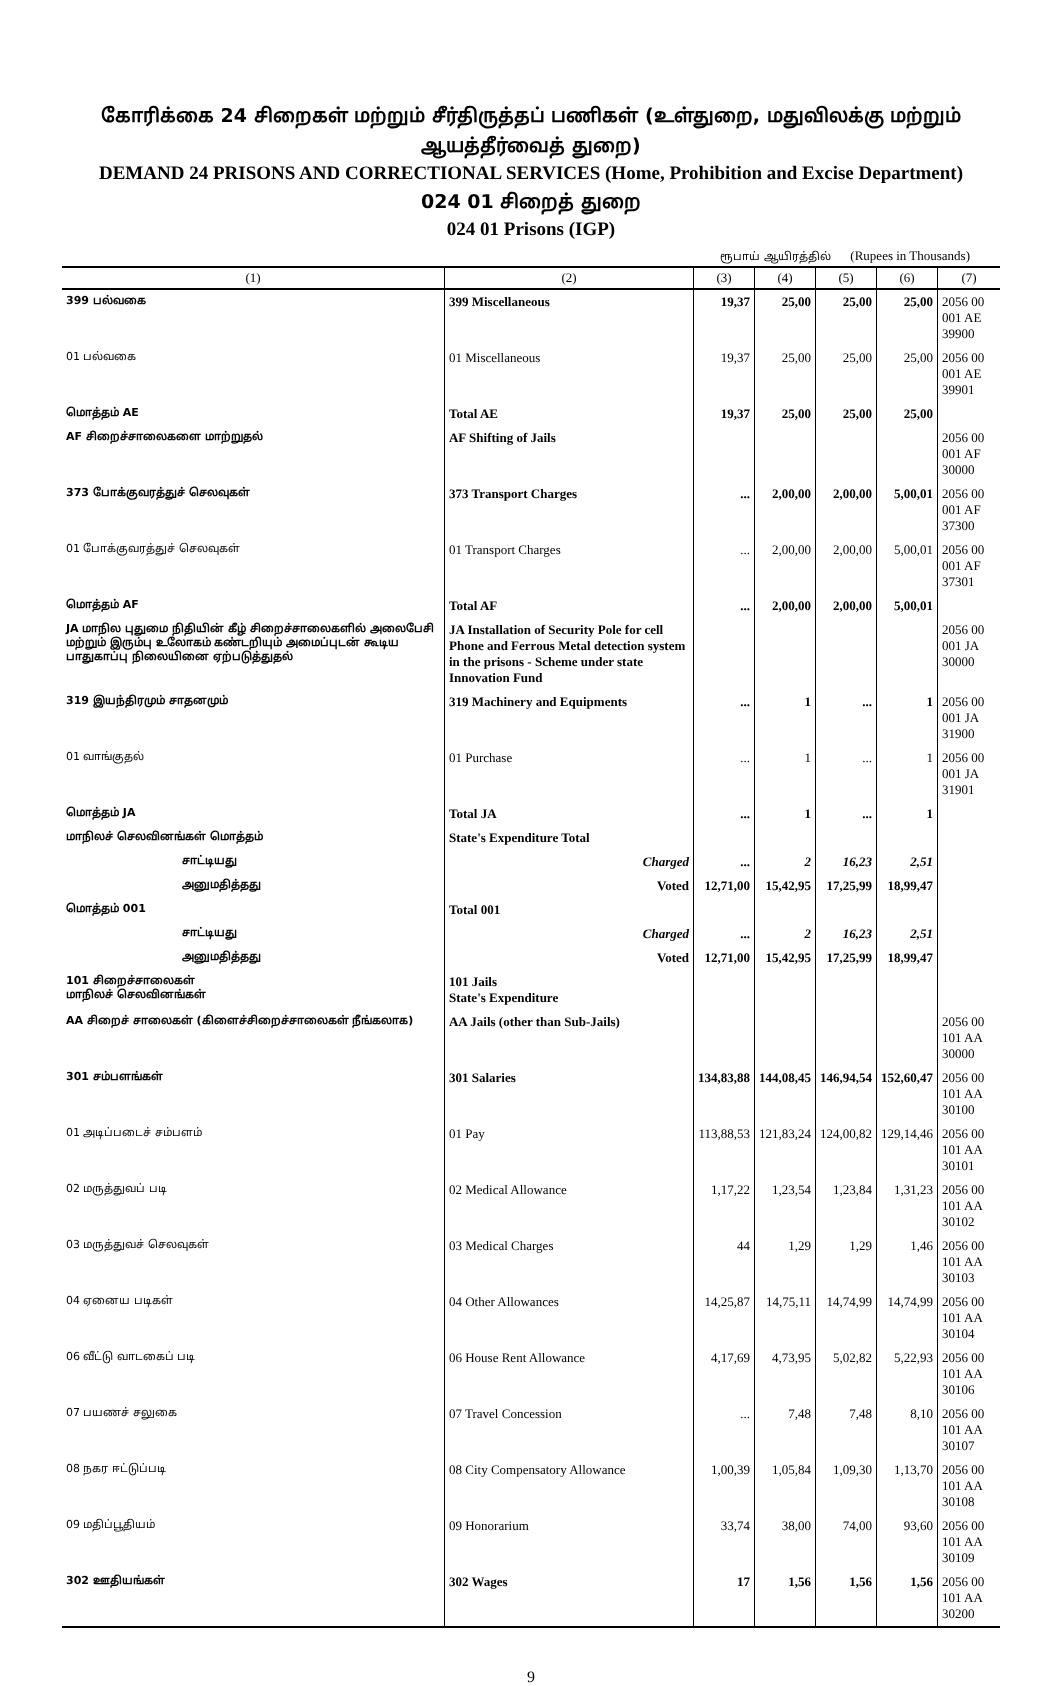கோரிக்கை 24 சிறைகள் மற்றும் சீர்திருத்தப் பணிகள் (உள்துறை, மதுவிலக்கு மற்றும் ஆயத்தீர்வைத் துறை)
DEMAND 24 PRISONS AND CORRECTIONAL SERVICES (Home, Prohibition and Excise Department)
024 01 சிறைத் துறை
024 01 Prisons (IGP)
ரூபாய் ஆயிரத்தில் (Rupees in Thousands)
| (1) | (2) | (3) | (4) | (5) | (6) | (7) |
| --- | --- | --- | --- | --- | --- | --- |
| 399 பல்வகை | 399 Miscellaneous | 19,37 | 25,00 | 25,00 | 25,00 | 2056 00 001 AE 39900 |
| 01 பல்வகை | 01 Miscellaneous | 19,37 | 25,00 | 25,00 | 25,00 | 2056 00 001 AE 39901 |
| மொத்தம் AE | Total AE | 19,37 | 25,00 | 25,00 | 25,00 | |
| AF சிறைச்சாலைகளை மாற்றுதல் | AF Shifting of Jails | | | | | 2056 00 001 AF 30000 |
| 373 போக்குவரத்துச் செலவுகள் | 373 Transport Charges | ... | 2,00,00 | 2,00,00 | 5,00,01 | 2056 00 001 AF 37300 |
| 01 போக்குவரத்துச் செலவுகள் | 01 Transport Charges | ... | 2,00,00 | 2,00,00 | 5,00,01 | 2056 00 001 AF 37301 |
| மொத்தம் AF | Total AF | ... | 2,00,00 | 2,00,00 | 5,00,01 | |
| JA மாநில புதுமை நிதியின் கீழ் சிறைச்சாலைகளில் அலைபேசி மற்றும் இரும்பு உலோகம் கண்டறியும் அமைப்புடன் கூடிய பாதுகாப்பு நிலையினை ஏற்படுத்துதல் | JA Installation of Security Pole for cell Phone and Ferrous Metal detection system in the prisons - Scheme under state Innovation Fund | | | | | 2056 00 001 JA 30000 |
| 319 இயந்திரமும் சாதனமும் | 319 Machinery and Equipments | ... | 1 | ... | 1 | 2056 00 001 JA 31900 |
| 01 வாங்குதல் | 01 Purchase | ... | 1 | ... | 1 | 2056 00 001 JA 31901 |
| மொத்தம் JA | Total JA | ... | 1 | ... | 1 | |
| மாநிலச் செலவினங்கள் மொத்தம் | State's Expenditure Total | | | | | |
| சாட்டியது | Charged | ... | 2 | 16,23 | 2,51 | |
| அனுமதித்தது | Voted | 12,71,00 | 15,42,95 | 17,25,99 | 18,99,47 | |
| மொத்தம் 001 | Total 001 | | | | | |
| சாட்டியது | Charged | ... | 2 | 16,23 | 2,51 | |
| அனுமதித்தது | Voted | 12,71,00 | 15,42,95 | 17,25,99 | 18,99,47 | |
| 101 சிறைச்சாலைகள் மாநிலச் செலவினங்கள் | 101 Jails State's Expenditure | | | | | |
| AA சிறைச் சாலைகள் (கிளைச்சிறைச்சாலைகள் நீங்கலாக) | AA Jails (other than Sub-Jails) | | | | | 2056 00 101 AA 30000 |
| 301 சம்பளங்கள் | 301 Salaries | 134,83,88 | 144,08,45 | 146,94,54 | 152,60,47 | 2056 00 101 AA 30100 |
| 01 அடிப்படைச் சம்பளம் | 01 Pay | 113,88,53 | 121,83,24 | 124,00,82 | 129,14,46 | 2056 00 101 AA 30101 |
| 02 மருத்துவப் படி | 02 Medical Allowance | 1,17,22 | 1,23,54 | 1,23,84 | 1,31,23 | 2056 00 101 AA 30102 |
| 03 மருத்துவச் செலவுகள் | 03 Medical Charges | 44 | 1,29 | 1,29 | 1,46 | 2056 00 101 AA 30103 |
| 04 ஏனைய படிகள் | 04 Other Allowances | 14,25,87 | 14,75,11 | 14,74,99 | 14,74,99 | 2056 00 101 AA 30104 |
| 06 வீட்டு வாடகைப் படி | 06 House Rent Allowance | 4,17,69 | 4,73,95 | 5,02,82 | 5,22,93 | 2056 00 101 AA 30106 |
| 07 பயணச் சலுகை | 07 Travel Concession | ... | 7,48 | 7,48 | 8,10 | 2056 00 101 AA 30107 |
| 08 நகர ஈட்டுப்படி | 08 City Compensatory Allowance | 1,00,39 | 1,05,84 | 1,09,30 | 1,13,70 | 2056 00 101 AA 30108 |
| 09 மதிப்பூதியம் | 09 Honorarium | 33,74 | 38,00 | 74,00 | 93,60 | 2056 00 101 AA 30109 |
| 302 ஊதியங்கள் | 302 Wages | 17 | 1,56 | 1,56 | 1,56 | 2056 00 101 AA 30200 |
9